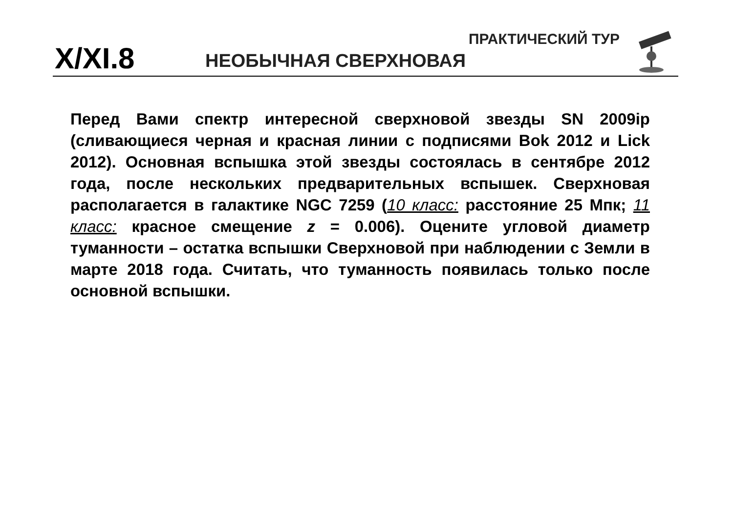X/XI.8 НЕОБЫЧНАЯ СВЕРХНОВАЯ
ПРАКТИЧЕСКИЙ ТУР
Перед Вами спектр интересной сверхновой звезды SN 2009ip (сливающиеся черная и красная линии с подписями Bok 2012 и Lick 2012). Основная вспышка этой звезды состоялась в сентябре 2012 года, после нескольких предварительных вспышек. Сверхновая располагается в галактике NGC 7259 (10 класс: расстояние 25 Мпк; 11 класс: красное смещение z = 0.006). Оцените угловой диаметр туманности – остатка вспышки Сверхновой при наблюдении с Земли в марте 2018 года. Считать, что туманность появилась только после основной вспышки.